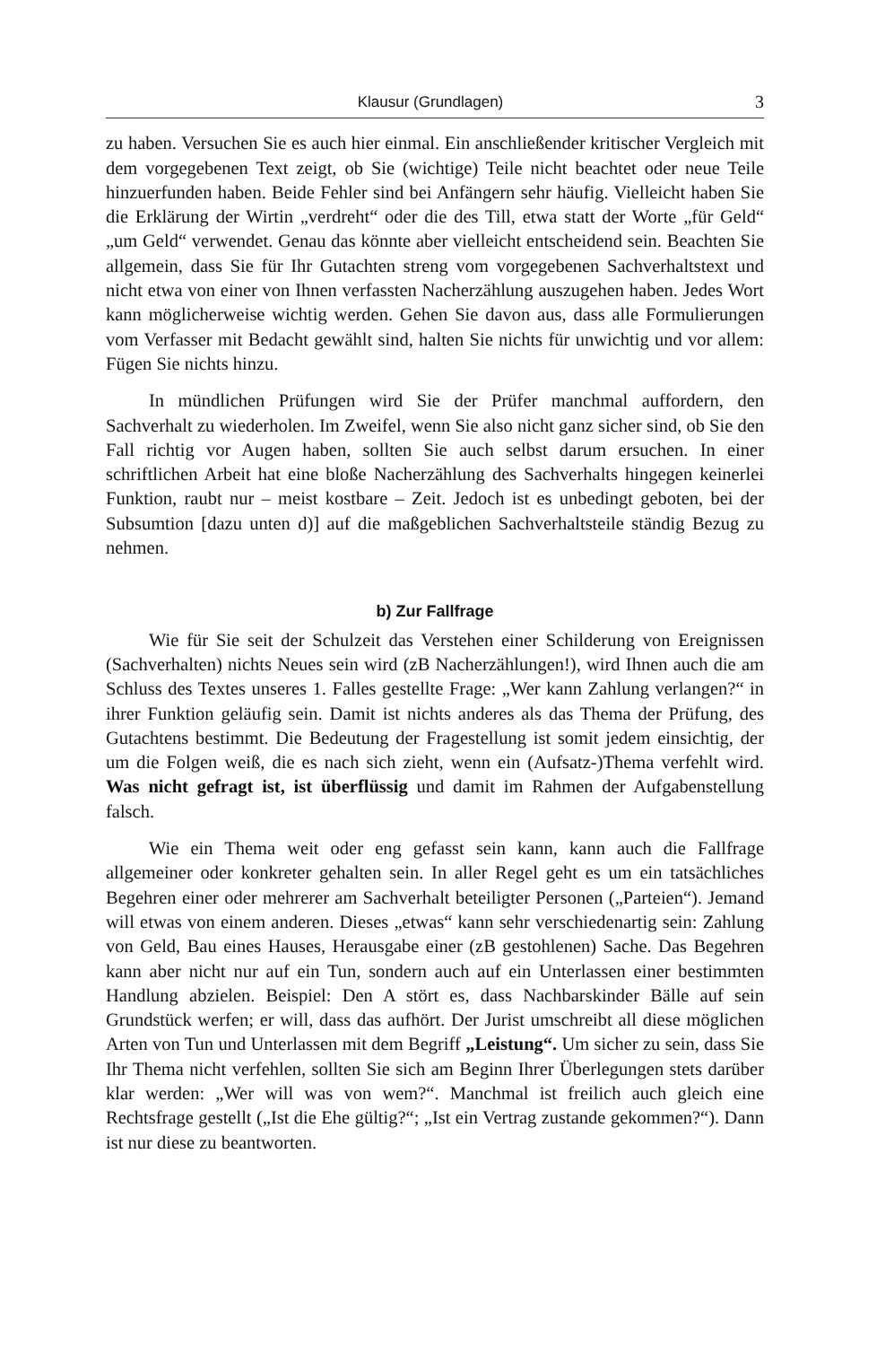Klausur (Grundlagen) 3
zu haben. Versuchen Sie es auch hier einmal. Ein anschließender kritischer Vergleich mit dem vorgegebenen Text zeigt, ob Sie (wichtige) Teile nicht beachtet oder neue Teile hinzuerfunden haben. Beide Fehler sind bei Anfängern sehr häufig. Vielleicht haben Sie die Erklärung der Wirtin „verdreht“ oder die des Till, etwa statt der Worte „für Geld“ „um Geld“ verwendet. Genau das könnte aber vielleicht entscheidend sein. Beachten Sie allgemein, dass Sie für Ihr Gutachten streng vom vorgegebenen Sachverhaltstext und nicht etwa von einer von Ihnen verfassten Nacherzählung auszugehen haben. Jedes Wort kann möglicherweise wichtig werden. Gehen Sie davon aus, dass alle Formulierungen vom Verfasser mit Bedacht gewählt sind, halten Sie nichts für unwichtig und vor allem: Fügen Sie nichts hinzu.
In mündlichen Prüfungen wird Sie der Prüfer manchmal auffordern, den Sachverhalt zu wiederholen. Im Zweifel, wenn Sie also nicht ganz sicher sind, ob Sie den Fall richtig vor Augen haben, sollten Sie auch selbst darum ersuchen. In einer schriftlichen Arbeit hat eine bloße Nacherzählung des Sachverhalts hingegen keinerlei Funktion, raubt nur – meist kostbare – Zeit. Jedoch ist es unbedingt geboten, bei der Subsumtion [dazu unten d)] auf die maßgeblichen Sachverhaltsteile ständig Bezug zu nehmen.
b) Zur Fallfrage
Wie für Sie seit der Schulzeit das Verstehen einer Schilderung von Ereignissen (Sachverhalten) nichts Neues sein wird (zB Nacherzählungen!), wird Ihnen auch die am Schluss des Textes unseres 1. Falles gestellte Frage: „Wer kann Zahlung verlangen?“ in ihrer Funktion geläufig sein. Damit ist nichts anderes als das Thema der Prüfung, des Gutachtens bestimmt. Die Bedeutung der Fragestellung ist somit jedem einsichtig, der um die Folgen weiß, die es nach sich zieht, wenn ein (Aufsatz-)Thema verfehlt wird. Was nicht gefragt ist, ist überflüssig und damit im Rahmen der Aufgabenstellung falsch.
Wie ein Thema weit oder eng gefasst sein kann, kann auch die Fallfrage allgemeiner oder konkreter gehalten sein. In aller Regel geht es um ein tatsächliches Begehren einer oder mehrerer am Sachverhalt beteiligter Personen („Parteien“). Jemand will etwas von einem anderen. Dieses „etwas“ kann sehr verschiedenartig sein: Zahlung von Geld, Bau eines Hauses, Herausgabe einer (zB gestohlenen) Sache. Das Begehren kann aber nicht nur auf ein Tun, sondern auch auf ein Unterlassen einer bestimmten Handlung abzielen. Beispiel: Den A stört es, dass Nachbarskinder Bälle auf sein Grundstück werfen; er will, dass das aufhört. Der Jurist umschreibt all diese möglichen Arten von Tun und Unterlassen mit dem Begriff „Leistung“. Um sicher zu sein, dass Sie Ihr Thema nicht verfehlen, sollten Sie sich am Beginn Ihrer Überlegungen stets darüber klar werden: „Wer will was von wem?“. Manchmal ist freilich auch gleich eine Rechtsfrage gestellt („Ist die Ehe gültig?“; „Ist ein Vertrag zustande gekommen?“). Dann ist nur diese zu beantworten.